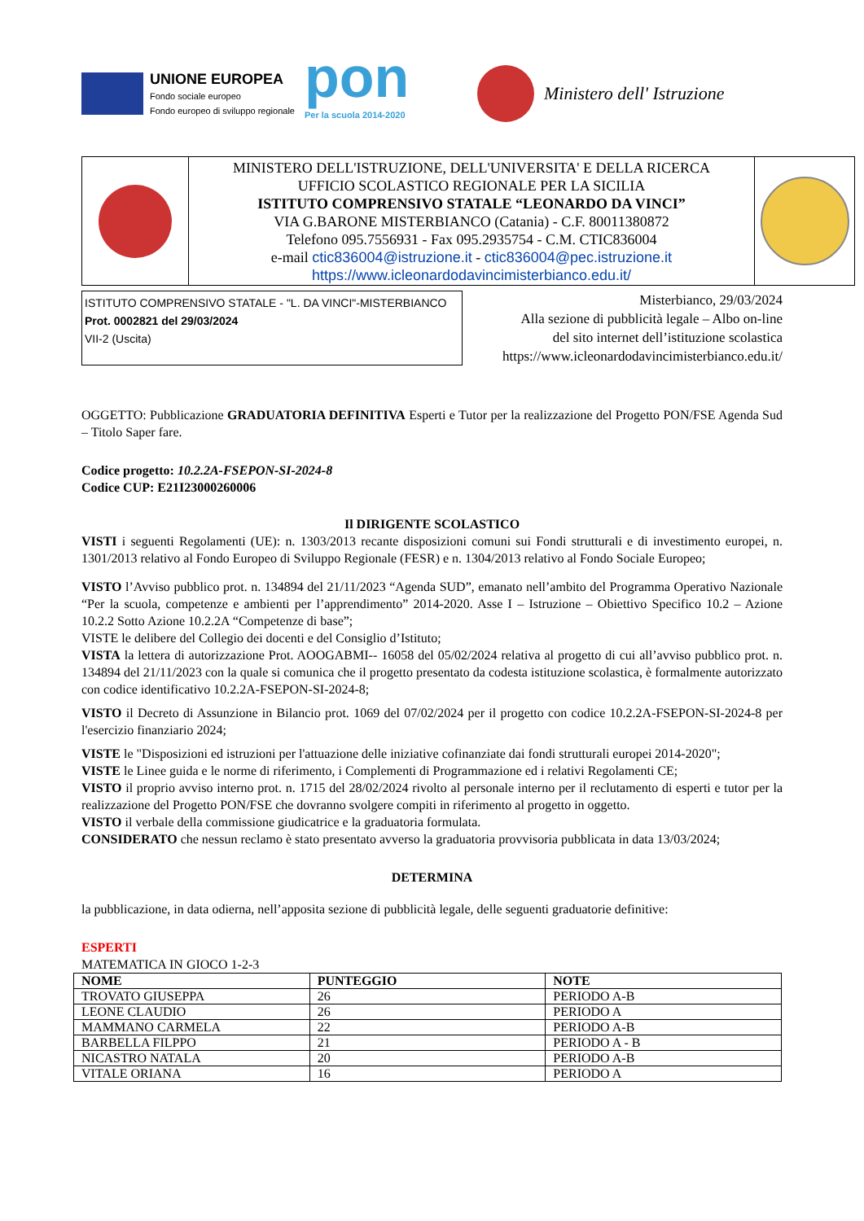UNIONE EUROPEA
Fondo sociale europeo
Fondo europeo di sviluppo regionale
pon
Per la scuola 2014-2020
Ministero dell' Istruzione
| | MINISTERO DELL'ISTRUZIONE, DELL'UNIVERSITA' E DELLA RICERCA UFFICIO SCOLASTICO REGIONALE PER LA SICILIA ISTITUTO COMPRENSIVO STATALE “LEONARDO DA VINCI” VIA G.BARONE MISTERBIANCO (Catania) - C.F. 80011380872 Telefono 095.7556931 - Fax 095.2935754 - C.M. CTIC836004 e-mail ctic836004@istruzione.it - ctic836004@pec.istruzione.it https://www.icleonardodavincimisterbianco.edu.it/ | |
ISTITUTO COMPRENSIVO STATALE - "L. DA VINCI"-MISTERBIANCO
Prot. 0002821 del 29/03/2024
VII-2 (Uscita)
Misterbianco, 29/03/2024
Alla sezione di pubblicità legale – Albo on-line
del sito internet dell’istituzione scolastica
https://www.icleonardodavincimisterbianco.edu.it/
OGGETTO: Pubblicazione GRADUATORIA DEFINITIVA Esperti e Tutor per la realizzazione del Progetto PON/FSE Agenda Sud – Titolo Saper fare.
Codice progetto: 10.2.2A-FSEPON-SI-2024-8
Codice CUP: E21I23000260006
Il DIRIGENTE SCOLASTICO
VISTI i seguenti Regolamenti (UE): n. 1303/2013 recante disposizioni comuni sui Fondi strutturali e di investimento europei, n. 1301/2013 relativo al Fondo Europeo di Sviluppo Regionale (FESR) e n. 1304/2013 relativo al Fondo Sociale Europeo;
VISTO l’Avviso pubblico prot. n. 134894 del 21/11/2023 “Agenda SUD”, emanato nell’ambito del Programma Operativo Nazionale “Per la scuola, competenze e ambienti per l’apprendimento” 2014-2020. Asse I – Istruzione – Obiettivo Specifico 10.2 – Azione 10.2.2 Sotto Azione 10.2.2A “Competenze di base”;
VISTE le delibere del Collegio dei docenti e del Consiglio d’Istituto;
VISTA la lettera di autorizzazione Prot. AOOGABMI-- 16058 del 05/02/2024 relativa al progetto di cui all’avviso pubblico prot. n. 134894 del 21/11/2023 con la quale si comunica che il progetto presentato da codesta istituzione scolastica, è formalmente autorizzato con codice identificativo 10.2.2A-FSEPON-SI-2024-8;
VISTO il Decreto di Assunzione in Bilancio prot. 1069 del 07/02/2024 per il progetto con codice 10.2.2A-FSEPON-SI-2024-8 per l'esercizio finanziario 2024;
VISTE le "Disposizioni ed istruzioni per l'attuazione delle iniziative cofinanziate dai fondi strutturali europei 2014-2020";
VISTE le Linee guida e le norme di riferimento, i Complementi di Programmazione ed i relativi Regolamenti CE;
VISTO il proprio avviso interno prot. n. 1715 del 28/02/2024 rivolto al personale interno per il reclutamento di esperti e tutor per la realizzazione del Progetto PON/FSE che dovranno svolgere compiti in riferimento al progetto in oggetto.
VISTO il verbale della commissione giudicatrice e la graduatoria formulata.
CONSIDERATO che nessun reclamo è stato presentato avverso la graduatoria provvisoria pubblicata in data 13/03/2024;
DETERMINA
la pubblicazione, in data odierna, nell’apposita sezione di pubblicità legale, delle seguenti graduatorie definitive:
ESPERTI
MATEMATICA IN GIOCO 1-2-3
| NOME | PUNTEGGIO | NOTE |
| --- | --- | --- |
| TROVATO GIUSEPPA | 26 | PERIODO A-B |
| LEONE CLAUDIO | 26 | PERIODO A |
| MAMMANO CARMELA | 22 | PERIODO A-B |
| BARBELLA FILPPO | 21 | PERIODO A - B |
| NICASTRO NATALA | 20 | PERIODO A-B |
| VITALE ORIANA | 16 | PERIODO A |